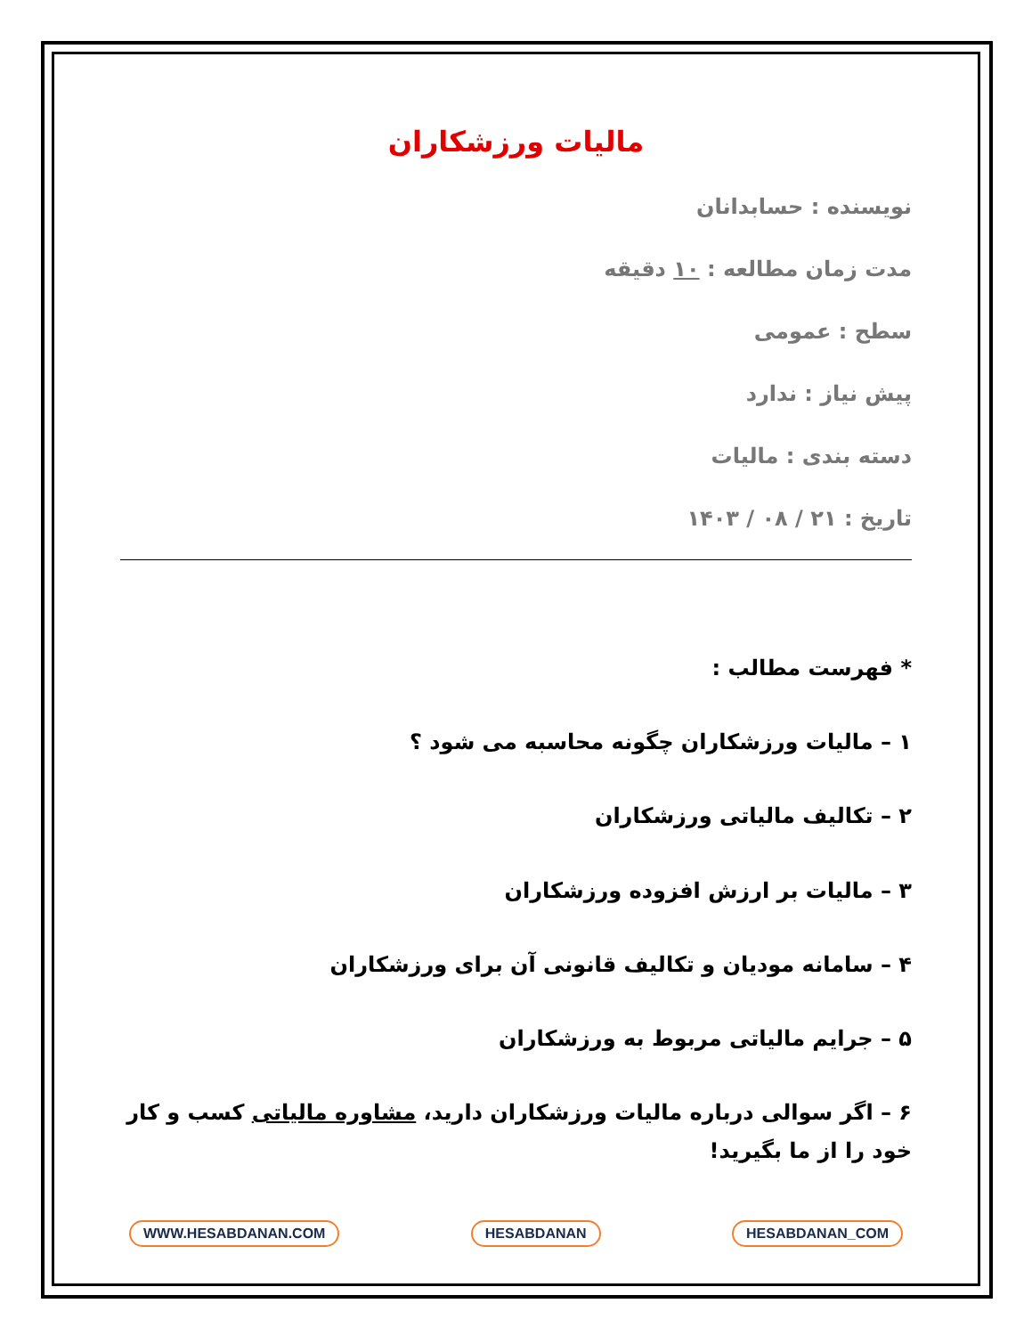مالیات ورزشکاران
نویسنده : حسابدانان
مدت زمان مطالعه : ۱۰ دقیقه
سطح : عمومی
پیش نیاز : ندارد
دسته بندی : مالیات
تاریخ : ۲۱ / ۰۸ / ۱۴۰۳
* فهرست مطالب :
۱ – مالیات ورزشکاران چگونه محاسبه می شود ؟
۲ – تکالیف مالیاتی ورزشکاران
۳ – مالیات بر ارزش افزوده ورزشکاران
۴ – سامانه مودیان و تکالیف قانونی آن برای ورزشکاران
۵ – جرایم مالیاتی مربوط به ورزشکاران
۶ – اگر سوالی درباره مالیات ورزشکاران دارید، مشاوره مالیاتی کسب و کار خود را از ما بگیرید!
WWW.HESABDANAN.COM HESABDANAN HESABDANAN_COM